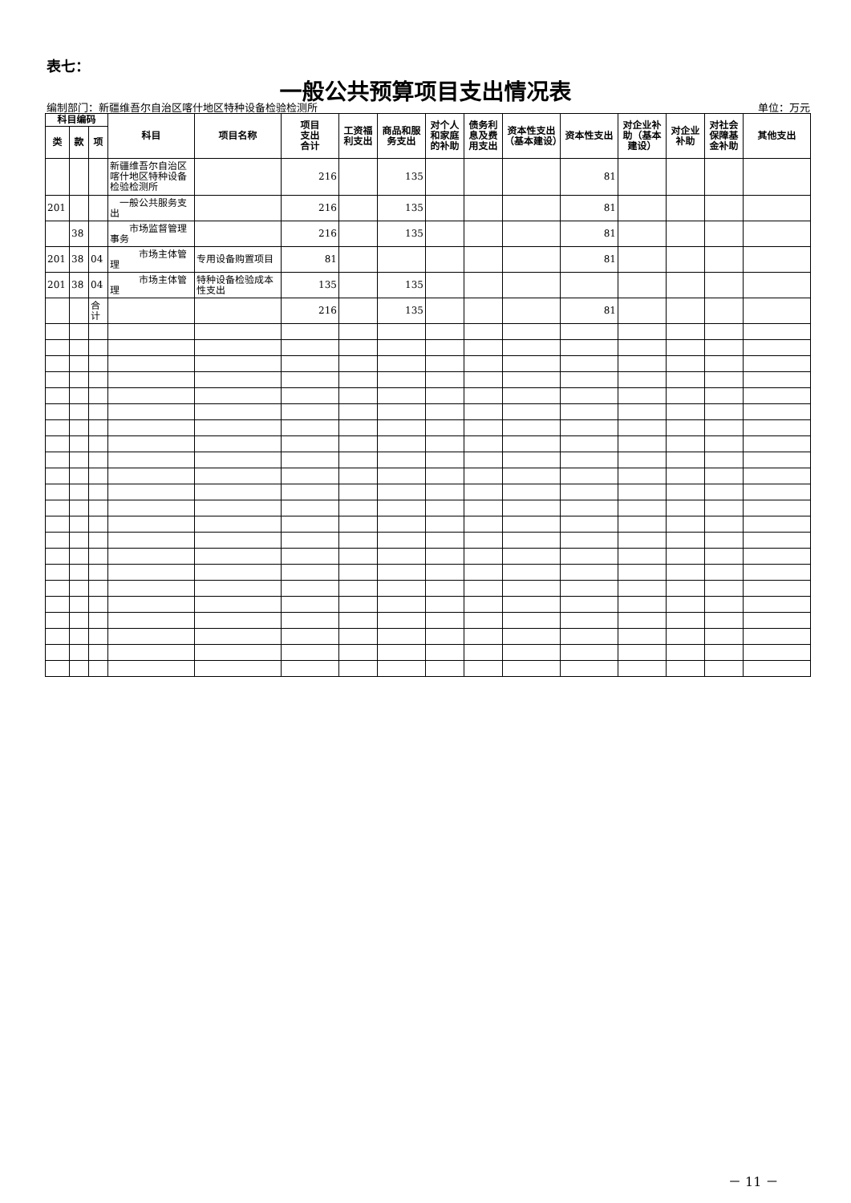表七：
一般公共预算项目支出情况表
编制部门：新疆维吾尔自治区喀什地区特种设备检验检测所 单位：万元
| 科目编码 | | | 科目 | 项目名称 | 项目 支出 合计 | 工资福利支出 | 商品和服务支出 | 对个人和家庭的补助 | 债务利息及费用支出 | 资本性支出（基本建设） | 资本性支出 | 对企业补助（基本建设） | 对企业补助 | 对社会保障基金补助 | 其他支出 |
| --- | --- | --- | --- | --- | --- | --- | --- | --- | --- | --- | --- | --- | --- | --- | --- |
| 类 | 款 | 项 | | | | | | | | | | | | | |
| | | | 新疆维吾尔自治区喀什地区特种设备检验检测所 | | 216 | | 135 | | | | 81 | | | | |
| 201 | | | 一般公共服务支出 | | 216 | | 135 | | | | 81 | | | | |
| | 38 | | 市场监督管理事务 | | 216 | | 135 | | | | 81 | | | | |
| 201 | 38 | 04 | 市场主体管理 | 专用设备购置项目 | 81 | | | | | | 81 | | | | |
| 201 | 38 | 04 | 市场主体管理 | 特种设备检验成本性支出 | 135 | | 135 | | | | | | | | |
| | | 合计 | | | 216 | | 135 | | | | 81 | | | | |
－ 11 －